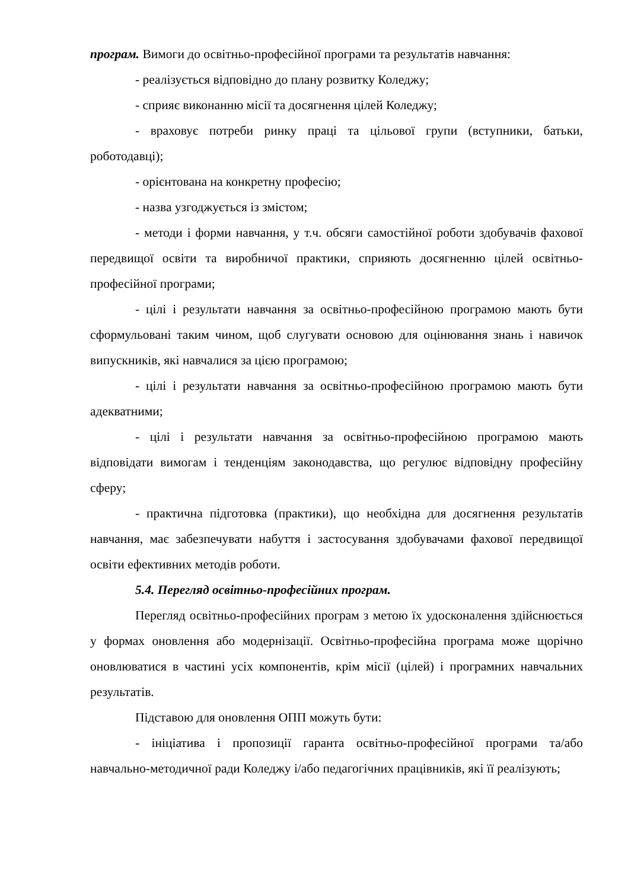програм. Вимоги до освітньо-професійної програми та результатів навчання:
- реалізується відповідно до плану розвитку Коледжу;
- сприяє виконанню місії та досягнення цілей Коледжу;
- враховує потреби ринку праці та цільової групи (вступники, батьки, роботодавці);
- орієнтована на конкретну професію;
- назва узгоджується із змістом;
- методи і форми навчання, у т.ч. обсяги самостійної роботи здобувачів фахової передвищої освіти та виробничої практики, сприяють досягненню цілей освітньо-професійної програми;
- цілі і результати навчання за освітньо-професійною програмою мають бути сформульовані таким чином, щоб слугувати основою для оцінювання знань і навичок випускників, які навчалися за цією програмою;
- цілі і результати навчання за освітньо-професійною програмою мають бути адекватними;
- цілі і результати навчання за освітньо-професійною програмою мають відповідати вимогам і тенденціям законодавства, що регулює відповідну професійну сферу;
- практична підготовка (практики), що необхідна для досягнення результатів навчання, має забезпечувати набуття і застосування здобувачами фахової передвищої освіти ефективних методів роботи.
5.4. Перегляд освітньо-професійних програм.
Перегляд освітньо-професійних програм з метою їх удосконалення здійснюється у формах оновлення або модернізації. Освітньо-професійна програма може щорічно оновлюватися в частині усіх компонентів, крім місії (цілей) і програмних навчальних результатів.
Підставою для оновлення ОПП можуть бути:
- ініціатива і пропозиції гаранта освітньо-професійної програми та/або навчально-методичної ради Коледжу і/або педагогічних працівників, які її реалізують;